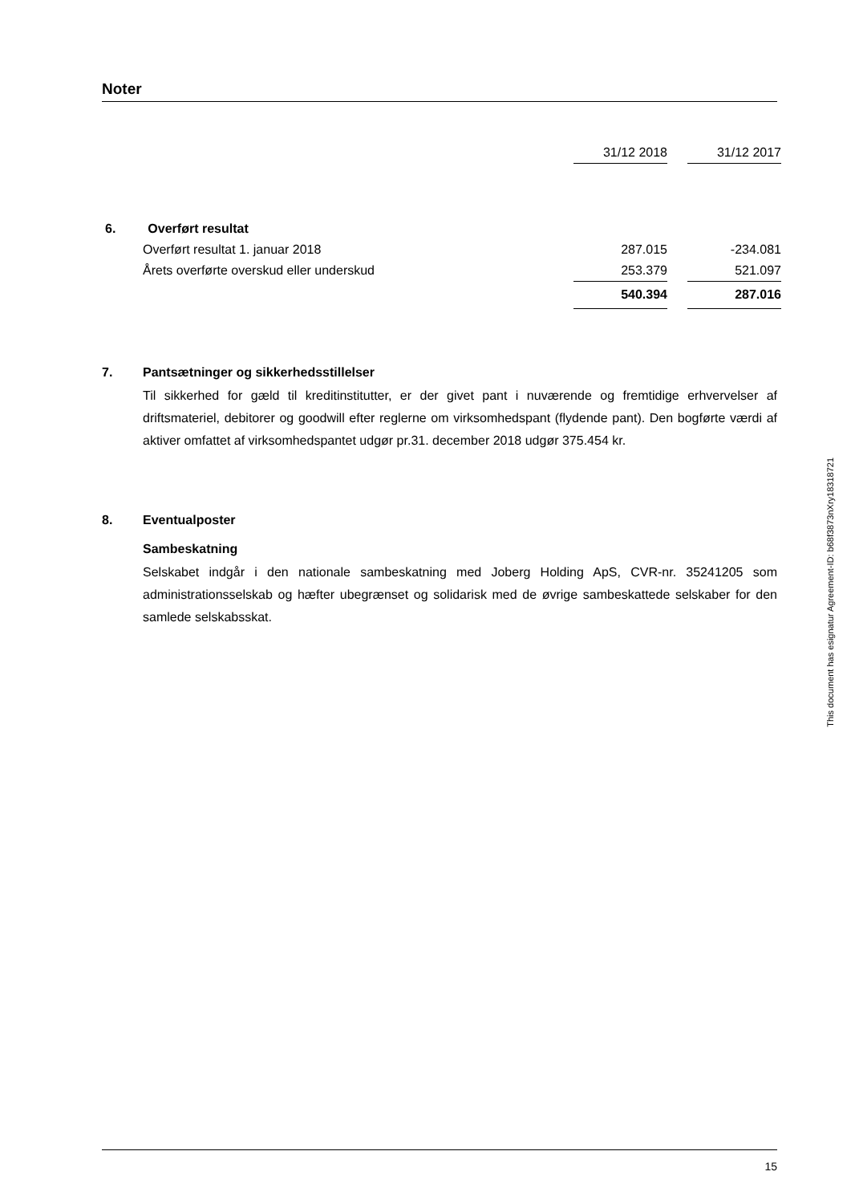Noter
| | 31/12 2018 | | 31/12 2017 |
| 6. Overført resultat | | | |
| Overført resultat 1. januar 2018 | 287.015 | | -234.081 |
| Årets overførte overskud eller underskud | 253.379 | | 521.097 |
| | 540.394 | | 287.016 |
7. Pantsætninger og sikkerhedsstillelser
Til sikkerhed for gæld til kreditinstitutter, er der givet pant i nuværende og fremtidige erhvervelser af driftsmateriel, debitorer og goodwill efter reglerne om virksomhedspant (flydende pant). Den bogførte værdi af aktiver omfattet af virksomhedspantet udgør pr.31. december 2018 udgør 375.454 kr.
8. Eventualposter
Sambeskatning
Selskabet indgår i den nationale sambeskatning med Joberg Holding ApS, CVR-nr. 35241205 som administrationsselskab og hæfter ubegrænset og solidarisk med de øvrige sambeskattede selskaber for den samlede selskabsskat.
This document has esignatur Agreement-ID: b68f3873nXry18318721
15